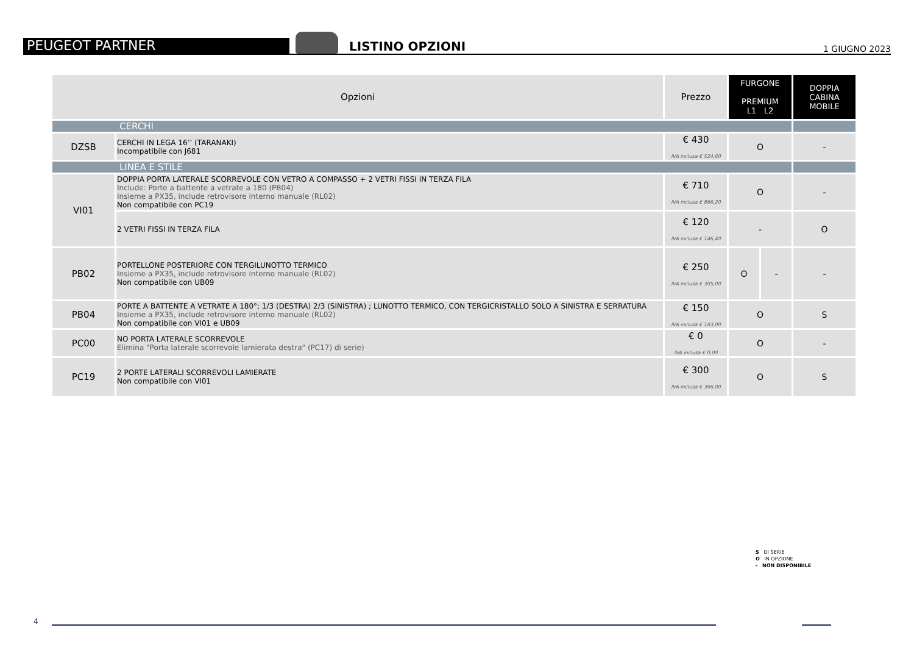PEUGEOT PARTNER
LISTINO OPZIONI
1 GIUGNO 2023
| Opzioni | | Prezzo | FURGONE PREMIUM L1 L2 | | DOPPIA CABINA MOBILE |
| --- | --- | --- | --- | --- | --- |
| CERCHI | | | | | |
| DZSB | CERCHI IN LEGA 16’’ (TARANAKI) Incompatibile con J681 | € 430 IVA inclusa € 524,60 | O | | - |
| LINEA E STILE | | | | | |
| VI01 | DOPPIA PORTA LATERALE SCORREVOLE CON VETRO A COMPASSO + 2 VETRI FISSI IN TERZA FILA Include: Porte a battente a vetrate a 180 (PB04) Insieme a PX35, include retrovisore interno manuale (RL02) Non compatibile con PC19 | € 710 IVA inclusa € 866,20 | O | | - |
| | 2 VETRI FISSI IN TERZA FILA | € 120 IVA inclusa € 146,40 | - | | O |
| PB02 | PORTELLONE POSTERIORE CON TERGILUNOTTO TERMICO Insieme a PX35, include retrovisore interno manuale (RL02) Non compatibile con UB09 | € 250 IVA inclusa € 305,00 | O | - | - |
| PB04 | PORTE A BATTENTE A VETRATE A 180°; 1/3 (DESTRA) 2/3 (SINISTRA) ; LUNOTTO TERMICO, CON TERGICRISTALLO SOLO A SINISTRA E SERRATURA Insieme a PX35, include retrovisore interno manuale (RL02) Non compatibile con VI01 e UB09 | € 150 IVA inclusa € 183,00 | O | | S |
| PC00 | NO PORTA LATERALE SCORREVOLE Elimina "Porta laterale scorrevole lamierata destra" (PC17) di serie) | € 0 IVA inclusa € 0,00 | O | | - |
| PC19 | 2 PORTE LATERALI SCORREVOLI LAMIERATE Non compatibile con VI01 | € 300 IVA inclusa € 366,00 | O | | S |
S DI SERIE
O IN OPZIONE
- NON DISPONIBILE
4